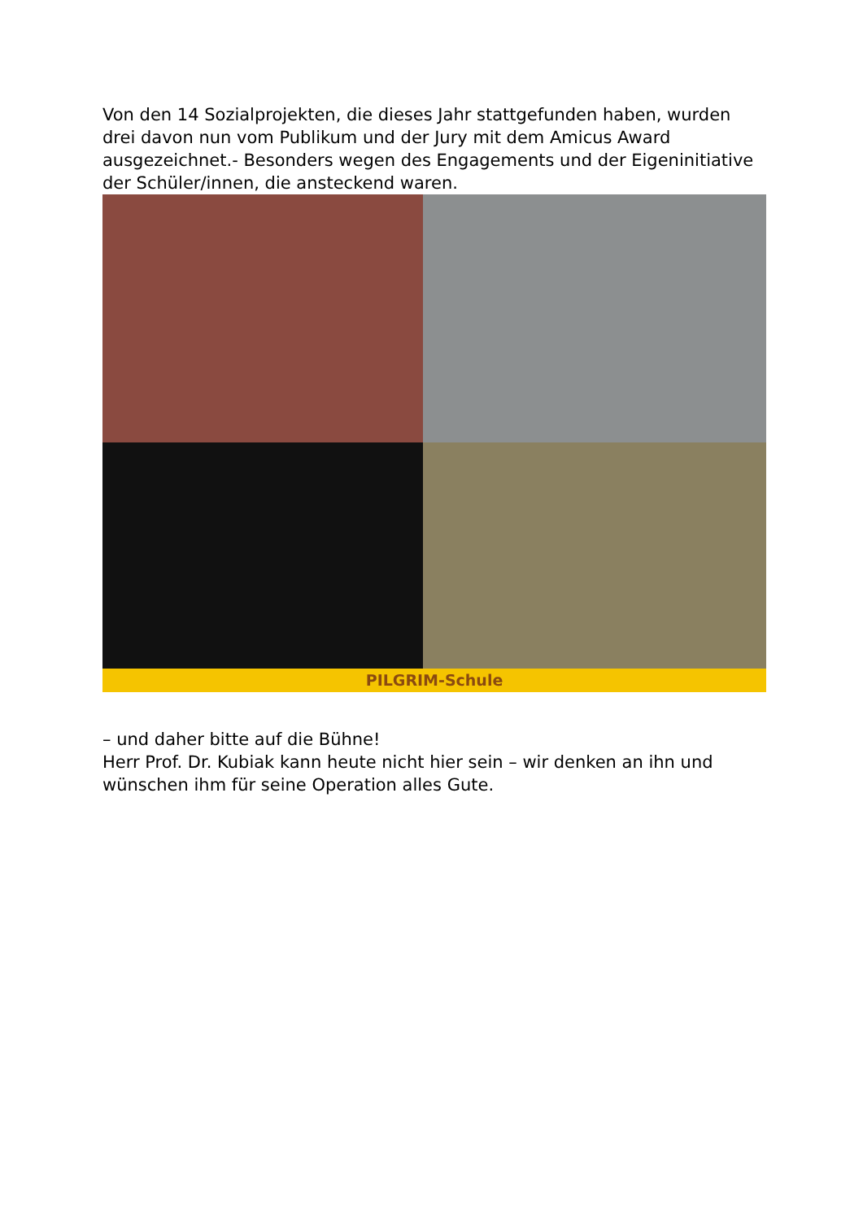Von den 14 Sozialprojekten, die dieses Jahr stattgefunden haben, wurden drei davon nun vom Publikum und der Jury mit dem Amicus Award ausgezeichnet.- Besonders wegen des Engagements und der Eigeninitiative der Schüler/innen, die ansteckend waren.
PILGRIM-Schule
– und daher bitte auf die Bühne!
Herr Prof. Dr. Kubiak kann heute nicht hier sein – wir denken an ihn und wünschen ihm für seine Operation alles Gute.